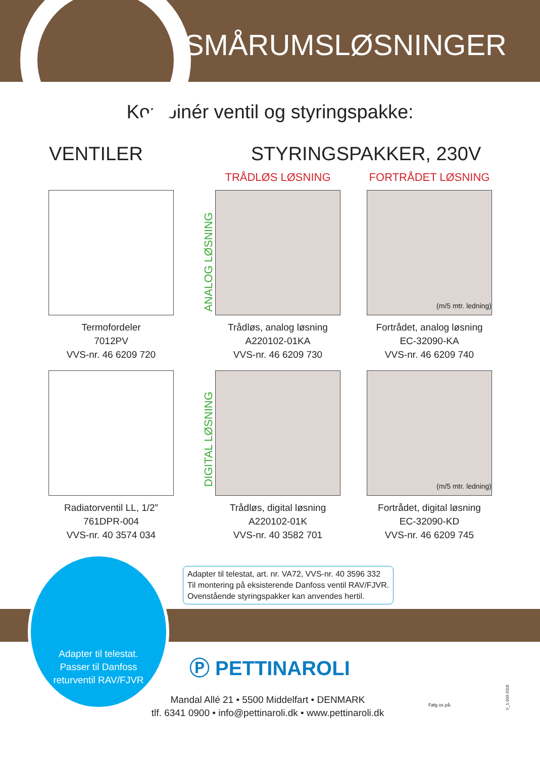SMÅRUMSLØSNINGER
Kombinér ventil og styringspakke:
VENTILER STYRINGSPAKKER, 230V
TRÅDLØS LØSNING
FORTRÅDET LØSNING
Termofordeler
7012PV
VVS-nr. 46 6209 720
Trådløs, analog løsning
A220102-01KA
VVS-nr. 46 6209 730
(m/5 mtr. ledning)
Fortrådet, analog løsning
EC-32090-KA
VVS-nr. 46 6209 740
Radiatorventil LL, 1/2”
761DPR-004
VVS-nr. 40 3574 034
Trådløs, digital løsning
A220102-01K
VVS-nr. 40 3582 701
(m/5 mtr. ledning)
Fortrådet, digital løsning
EC-32090-KD
VVS-nr. 46 6209 745
ANALOG LØSNING
DIGITAL LØSNING
Adapter til telestat, art. nr. VA72, VVS-nr. 40 3596 332
Til montering på eksisterende Danfoss ventil RAV/FJVR.
Ovenstående styringspakker kan anvendes hertil.
Adapter til telestat.
Passer til Danfoss
returventil RAV/FJVR
Ⓟ PETTINAROLI
Mandal Allé 21 • 5500 Middelfart • DENMARK
tlf. 6341 0900 • info@pettinaroli.dk • www.pettinaroli.dk
Følg os på:
V_1.003-2018